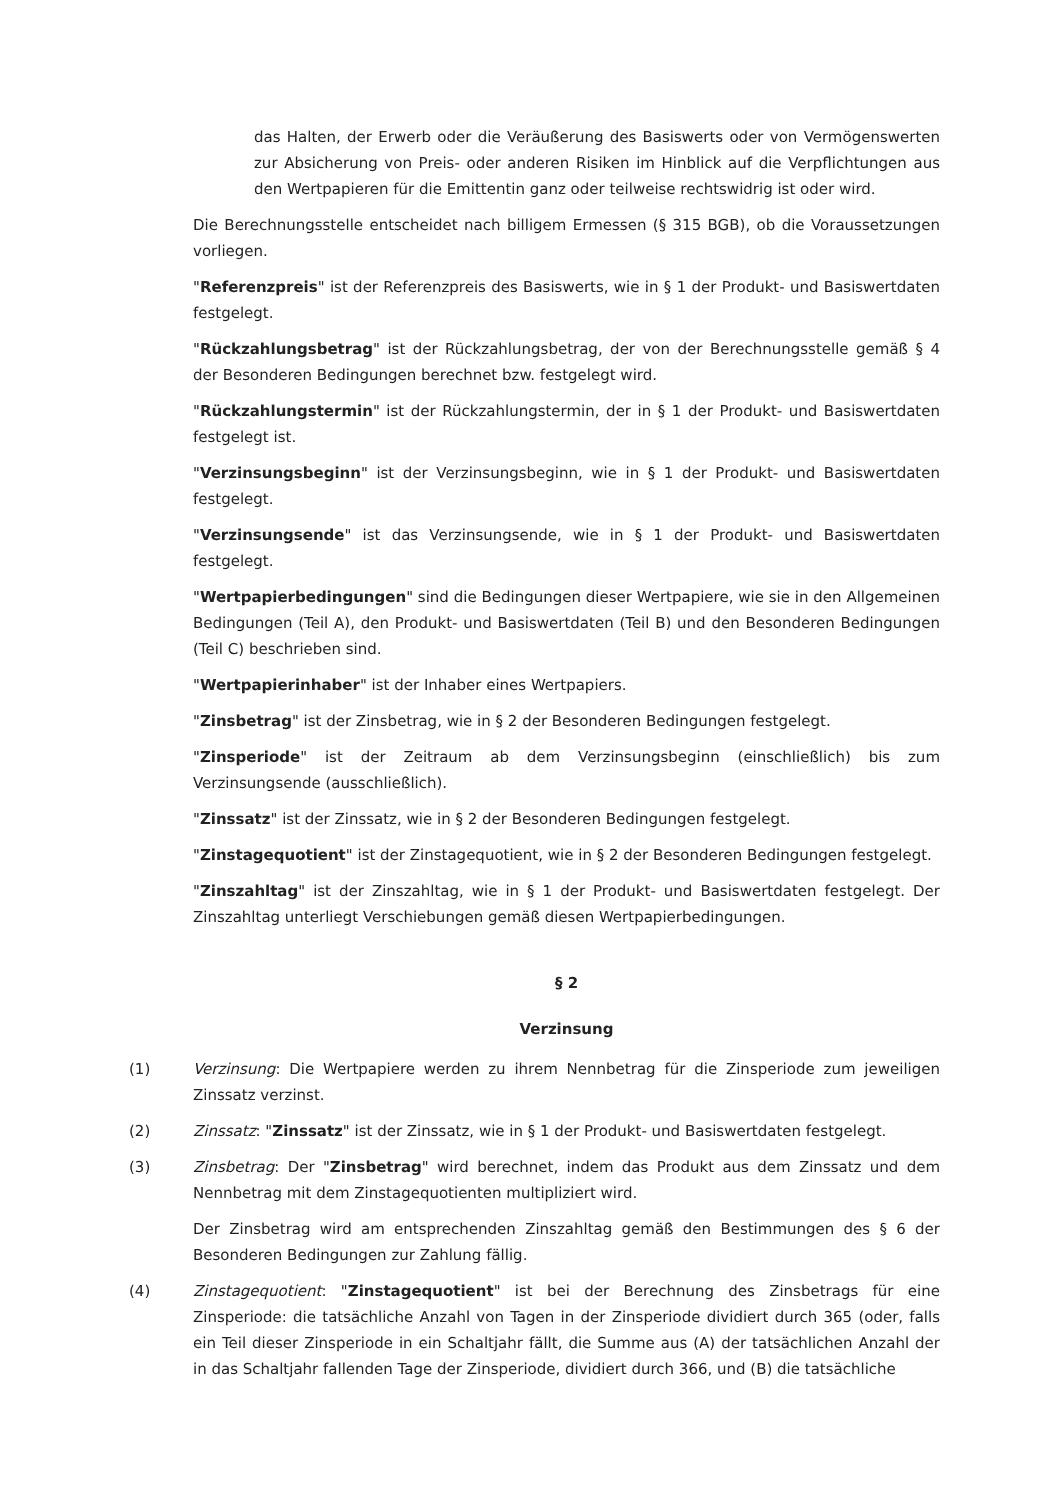das Halten, der Erwerb oder die Veräußerung des Basiswerts oder von Vermögenswerten zur Absicherung von Preis- oder anderen Risiken im Hinblick auf die Verpflichtungen aus den Wertpapieren für die Emittentin ganz oder teilweise rechtswidrig ist oder wird.
Die Berechnungsstelle entscheidet nach billigem Ermessen (§ 315 BGB), ob die Voraussetzungen vorliegen.
"Referenzpreis" ist der Referenzpreis des Basiswerts, wie in § 1 der Produkt- und Basiswertdaten festgelegt.
"Rückzahlungsbetrag" ist der Rückzahlungsbetrag, der von der Berechnungsstelle gemäß § 4 der Besonderen Bedingungen berechnet bzw. festgelegt wird.
"Rückzahlungstermin" ist der Rückzahlungstermin, der in § 1 der Produkt- und Basiswertdaten festgelegt ist.
"Verzinsungsbeginn" ist der Verzinsungsbeginn, wie in § 1 der Produkt- und Basiswertdaten festgelegt.
"Verzinsungsende" ist das Verzinsungsende, wie in § 1 der Produkt- und Basiswertdaten festgelegt.
"Wertpapierbedingungen" sind die Bedingungen dieser Wertpapiere, wie sie in den Allgemeinen Bedingungen (Teil A), den Produkt- und Basiswertdaten (Teil B) und den Besonderen Bedingungen (Teil C) beschrieben sind.
"Wertpapierinhaber" ist der Inhaber eines Wertpapiers.
"Zinsbetrag" ist der Zinsbetrag, wie in § 2 der Besonderen Bedingungen festgelegt.
"Zinsperiode" ist der Zeitraum ab dem Verzinsungsbeginn (einschließlich) bis zum Verzinsungsende (ausschließlich).
"Zinssatz" ist der Zinssatz, wie in § 2 der Besonderen Bedingungen festgelegt.
"Zinstagequotient" ist der Zinstagequotient, wie in § 2 der Besonderen Bedingungen festgelegt.
"Zinszahltag" ist der Zinszahltag, wie in § 1 der Produkt- und Basiswertdaten festgelegt. Der Zinszahltag unterliegt Verschiebungen gemäß diesen Wertpapierbedingungen.
§ 2
Verzinsung
(1) Verzinsung: Die Wertpapiere werden zu ihrem Nennbetrag für die Zinsperiode zum jeweiligen Zinssatz verzinst.
(2) Zinssatz: "Zinssatz" ist der Zinssatz, wie in § 1 der Produkt- und Basiswertdaten festgelegt.
(3) Zinsbetrag: Der "Zinsbetrag" wird berechnet, indem das Produkt aus dem Zinssatz und dem Nennbetrag mit dem Zinstagequotienten multipliziert wird.
Der Zinsbetrag wird am entsprechenden Zinszahltag gemäß den Bestimmungen des § 6 der Besonderen Bedingungen zur Zahlung fällig.
(4) Zinstagequotient: "Zinstagequotient" ist bei der Berechnung des Zinsbetrags für eine Zinsperiode: die tatsächliche Anzahl von Tagen in der Zinsperiode dividiert durch 365 (oder, falls ein Teil dieser Zinsperiode in ein Schaltjahr fällt, die Summe aus (A) der tatsächlichen Anzahl der in das Schaltjahr fallenden Tage der Zinsperiode, dividiert durch 366, und (B) die tatsächliche